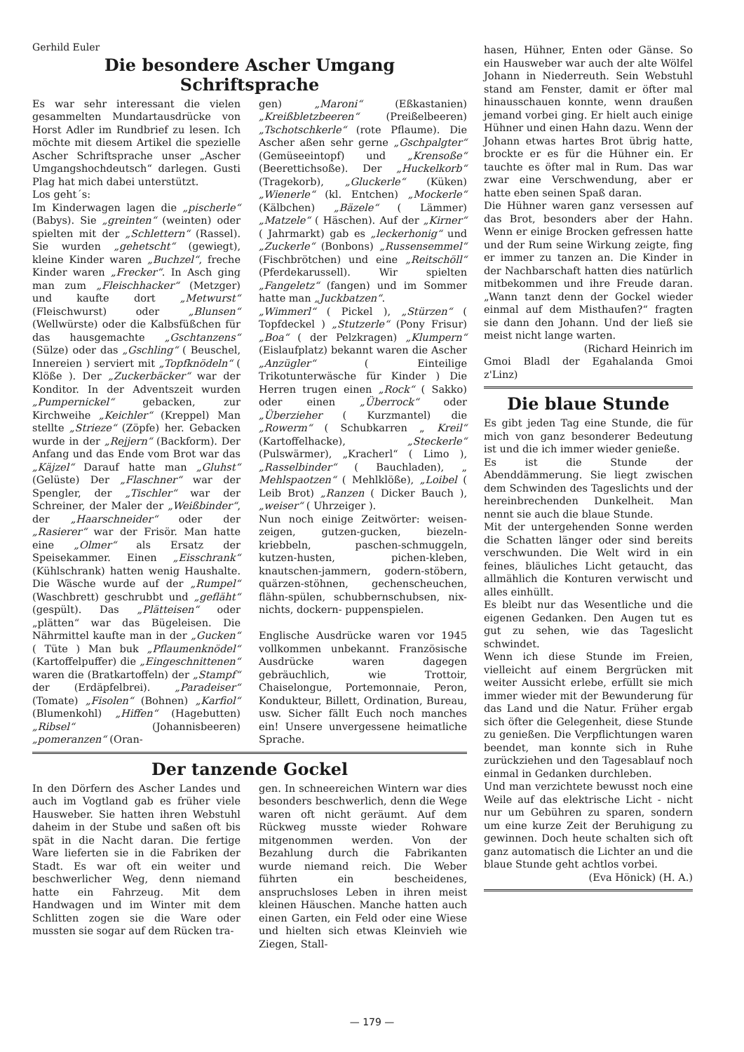Gerhild Euler
Die besondere Ascher Umgang
Schriftsprache
Es war sehr interessant die vielen gesammelten Mundartausdrücke von Horst Adler im Rundbrief zu lesen. Ich möchte mit diesem Artikel die spezielle Ascher Schriftsprache unser „Ascher Umgangshochdeutsch“ darlegen. Gusti Plag hat mich dabei unterstützt.
Los geht´s:
Im Kinderwagen lagen die „pischerle“ (Babys). Sie „greinten“ (weinten) oder spielten mit der „Schlettern“ (Rassel). Sie wurden „gehetscht“ (gewiegt), kleine Kinder waren „Buchzel“, freche Kinder waren „Frecker“. In Asch ging man zum „Fleischhacker“ (Metzger) und kaufte dort „Metwurst“ (Fleischwurst) oder „Blunsen“ (Wellwürste) oder die Kalbsfüßchen für das hausgemachte „Gschtanzens“ (Sülze) oder das „Gschling“ ( Beuschel, Innereien ) serviert mit „Topfknödeln“ ( Klöße ). Der „Zuckerbäcker“ war der Konditor. In der Adventszeit wurden „Pumpernickel“ gebacken, zur Kirchweihe „Keichler“ (Kreppel) Man stellte „Strieze“ (Zöpfe) her. Gebacken wurde in der „Rejjern“ (Backform). Der Anfang und das Ende vom Brot war das „Käjzel“ Darauf hatte man „Gluhst“ (Gelüste) Der „Flaschner“ war der Spengler, der „Tischler“ war der Schreiner, der Maler der „Weißbinder“, der „Haarschneider“ oder der „Rasierer“ war der Frisör. Man hatte eine „Olmer“ als Ersatz der Speisekammer. Einen „Eisschrank“ (Kühlschrank) hatten wenig Haushalte. Die Wäsche wurde auf der „Rumpel“ (Waschbrett) geschrubbt und „gefläht“ (gespült). Das „Plätteisen“ oder „plätten“ war das Bügeleisen. Die Nährmittel kaufte man in der „Gucken“ ( Tüte ) Man buk „Pflaumenknödel“ (Kartoffelpuffer) die „Eingeschnittenen“ waren die (Bratkartoffeln) der „Stampf“ der (Erdäpfelbrei). „Paradeiser“ (Tomate) „Fisolen“ (Bohnen) „Karfiol“ (Blumenkohl) „Hiffen“ (Hagebutten) „Ribsel“ (Johannisbeeren) „pomeranzen“ (Oran-
gen) „Maroni“ (Eßkastanien) „Kreißbletzbeeren“ (Preißelbeeren) „Tschotschkerle“ (rote Pflaume). Die Ascher aßen sehr gerne „Gschpalgter“ (Gemüseeintopf) und „Krensoße“ (Beerettichsoße). Der „Huckelkorb“ (Tragekorb), „Gluckerle“ (Küken) „Wienerle“ (kl. Entchen) „Mockerle“ (Kälbchen) „Bäzele“ ( Lämmer) „Matzele“ ( Häschen). Auf der „Kirner“ ( Jahrmarkt) gab es „leckerhonig“ und „Zuckerle“ (Bonbons) „Russensemmel“ (Fischbrötchen) und eine „Reitschöll“ (Pferdekarussell). Wir spielten „Fangeletz“ (fangen) und im Sommer hatte man „Juckbatzen“.
„Wimmerl“ ( Pickel ), „Stürzen“ ( Topfdeckel ) „Stutzerle“ (Pony Frisur) „Boa“ ( der Pelzkragen) „Klumpern“ (Eislaufplatz) bekannt waren die Ascher „Anzügler“ ( Einteilige Trikotunterwäsche für Kinder ) Die Herren trugen einen „Rock“ ( Sakko) oder einen „Überrock“ oder „Überzieher ( Kurzmantel) die „Rowerm“ ( Schubkarren „ Kreil“ (Kartoffelhacke), „Steckerle“ (Pulswärmer), „Kracherl“ ( Limo ), „Rasselbinder“ ( Bauchladen), „ Mehlspaotzen“ ( Mehlklöße), „Loibel ( Leib Brot) „Ranzen ( Dicker Bauch ), „weiser“ ( Uhrzeiger ).
Nun noch einige Zeitwörter: weisen-zeigen, gutzen-gucken, biezeln-kriebbeln, paschen-schmuggeln, kutzen-husten, pichen-kleben, knautschen-jammern, godern-stöbern, quärzen-stöhnen, gechenscheuchen, flähn-spülen, schubbernschubsen, nix-nichts, dockern- puppenspielen.
Englische Ausdrücke waren vor 1945 vollkommen unbekannt. Französische Ausdrücke waren dagegen gebräuchlich, wie Trottoir, Chaiselongue, Portemonnaie, Peron, Kondukteur, Billett, Ordination, Bureau, usw. Sicher fällt Euch noch manches ein! Unsere unvergessene heimatliche Sprache.
Der tanzende Gockel
In den Dörfern des Ascher Landes und auch im Vogtland gab es früher viele Hausweber. Sie hatten ihren Webstuhl daheim in der Stube und saßen oft bis spät in die Nacht daran. Die fertige Ware lieferten sie in die Fabriken der Stadt. Es war oft ein weiter und beschwerlicher Weg, denn niemand hatte ein Fahrzeug. Mit dem Handwagen und im Winter mit dem Schlitten zogen sie die Ware oder mussten sie sogar auf dem Rücken tra-
gen. In schneereichen Wintern war dies besonders beschwerlich, denn die Wege waren oft nicht geräumt. Auf dem Rückweg musste wieder Rohware mitgenommen werden. Von der Bezahlung durch die Fabrikanten wurde niemand reich. Die Weber führten ein bescheidenes, anspruchsloses Leben in ihren meist kleinen Häuschen. Manche hatten auch einen Garten, ein Feld oder eine Wiese und hielten sich etwas Kleinvieh wie Ziegen, Stall-
hasen, Hühner, Enten oder Gänse. So ein Hausweber war auch der alte Wölfel Johann in Niederreuth. Sein Webstuhl stand am Fenster, damit er öfter mal hinausschauen konnte, wenn draußen jemand vorbei ging. Er hielt auch einige Hühner und einen Hahn dazu. Wenn der Johann etwas hartes Brot übrig hatte, brockte er es für die Hühner ein. Er tauchte es öfter mal in Rum. Das war zwar eine Verschwendung, aber er hatte eben seinen Spaß daran.
Die Hühner waren ganz versessen auf das Brot, besonders aber der Hahn. Wenn er einige Brocken gefressen hatte und der Rum seine Wirkung zeigte, fing er immer zu tanzen an. Die Kinder in der Nachbarschaft hatten dies natürlich mitbekommen und ihre Freude daran. „Wann tanzt denn der Gockel wieder einmal auf dem Misthaufen?“ fragten sie dann den Johann. Und der ließ sie meist nicht lange warten.
(Richard Heinrich im
Gmoi Bladl der Egahalanda Gmoi z'Linz)
Die blaue Stunde
Es gibt jeden Tag eine Stunde, die für mich von ganz besonderer Bedeutung ist und die ich immer wieder genieße.
Es ist die Stunde der Abenddämmerung. Sie liegt zwischen dem Schwinden des Tageslichts und der hereinbrechenden Dunkelheit. Man nennt sie auch die blaue Stunde.
Mit der untergehenden Sonne werden die Schatten länger oder sind bereits verschwunden. Die Welt wird in ein feines, bläuliches Licht getaucht, das allmählich die Konturen verwischt und alles einhüllt.
Es bleibt nur das Wesentliche und die eigenen Gedanken. Den Augen tut es gut zu sehen, wie das Tageslicht schwindet.
Wenn ich diese Stunde im Freien, vielleicht auf einem Bergrücken mit weiter Aussicht erlebe, erfüllt sie mich immer wieder mit der Bewunderung für das Land und die Natur. Früher ergab sich öfter die Gelegenheit, diese Stunde zu genießen. Die Verpflichtungen waren beendet, man konnte sich in Ruhe zurückziehen und den Tagesablauf noch einmal in Gedanken durchleben.
Und man verzichtete bewusst noch eine Weile auf das elektrische Licht - nicht nur um Gebühren zu sparen, sondern um eine kurze Zeit der Beruhigung zu gewinnen. Doch heute schalten sich oft ganz automatisch die Lichter an und die blaue Stunde geht achtlos vorbei.
(Eva Hönick) (H. A.)
— 179 —